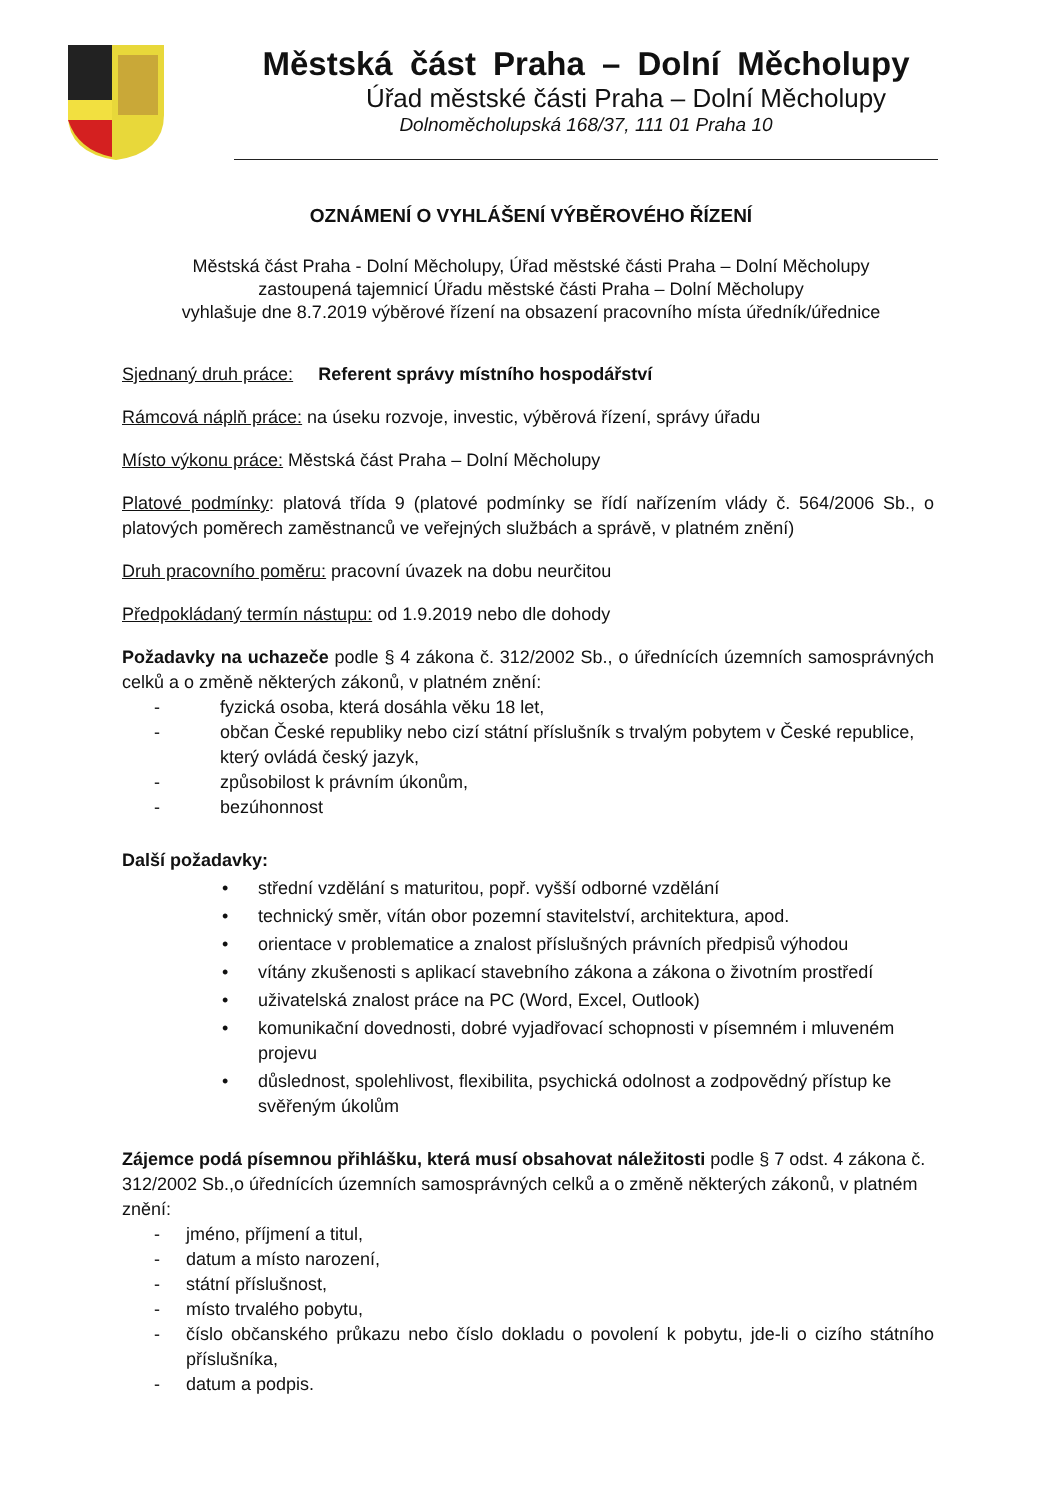Městská část Praha – Dolní Měcholupy
Úřad městské části Praha – Dolní Měcholupy
Dolnoměcholupská 168/37, 111 01 Praha 10
OZNÁMENÍ O VYHLÁŠENÍ VÝBĚROVÉHO ŘÍZENÍ
Městská část Praha - Dolní Měcholupy, Úřad městské části Praha – Dolní Měcholupy
zastoupená tajemnicí Úřadu městské části Praha – Dolní Měcholupy
vyhlašuje dne 8.7.2019 výběrové řízení na obsazení pracovního místa úředník/úřednice
Sjednaný druh práce: Referent správy místního hospodářství
Rámcová náplň práce: na úseku rozvoje, investic, výběrová řízení, správy úřadu
Místo výkonu práce: Městská část Praha – Dolní Měcholupy
Platové podmínky: platová třída 9 (platové podmínky se řídí nařízením vlády č. 564/2006 Sb., o platových poměrech zaměstnanců ve veřejných službách a správě, v platném znění)
Druh pracovního poměru: pracovní úvazek na dobu neurčitou
Předpokládaný termín nástupu: od 1.9.2019 nebo dle dohody
Požadavky na uchazeče podle § 4 zákona č. 312/2002 Sb., o úřednících územních samosprávných celků a o změně některých zákonů, v platném znění:
- fyzická osoba, která dosáhla věku 18 let,
- občan České republiky nebo cizí státní příslušník s trvalým pobytem v České republice, který ovládá český jazyk,
- způsobilost k právním úkonům,
- bezúhonnost
Další požadavky:
• střední vzdělání s maturitou, popř. vyšší odborné vzdělání
• technický směr, vítán obor pozemní stavitelství, architektura, apod.
• orientace v problematice a znalost příslušných právních předpisů výhodou
• vítány zkušenosti s aplikací stavebního zákona a zákona o životním prostředí
• uživatelská znalost práce na PC (Word, Excel, Outlook)
• komunikační dovednosti, dobré vyjadřovací schopnosti v písemném i mluveném projevu
• důslednost, spolehlivost, flexibilita, psychická odolnost a zodpovědný přístup ke svěřeným úkolům
Zájemce podá písemnou přihlášku, která musí obsahovat náležitosti podle § 7 odst. 4 zákona č. 312/2002 Sb.,o úřednících územních samosprávných celků a o změně některých zákonů, v platném znění:
- jméno, příjmení a titul,
- datum a místo narození,
- státní příslušnost,
- místo trvalého pobytu,
- číslo občanského průkazu nebo číslo dokladu o povolení k pobytu, jde-li o cizího státního příslušníka,
- datum a podpis.